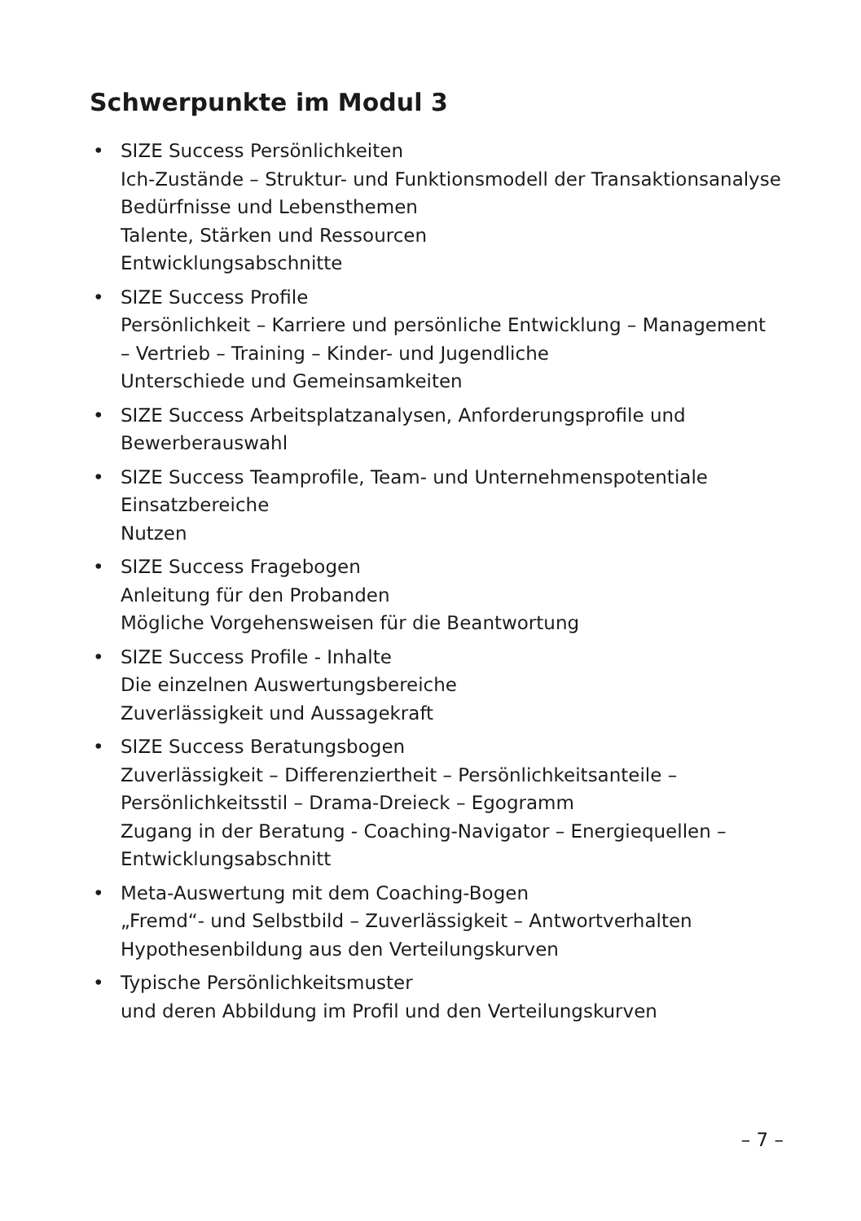Schwerpunkte im Modul 3
• SIZE Success Persönlichkeiten
Ich-Zustände – Struktur- und Funktionsmodell der Transaktionsanalyse
Bedürfnisse und Lebensthemen
Talente, Stärken und Ressourcen
Entwicklungsabschnitte
• SIZE Success Profile
Persönlichkeit – Karriere und persönliche Entwicklung – Management
– Vertrieb – Training – Kinder- und Jugendliche
Unterschiede und Gemeinsamkeiten
• SIZE Success Arbeitsplatzanalysen, Anforderungsprofile und
Bewerberauswahl
• SIZE Success Teamprofile, Team- und Unternehmenspotentiale
Einsatzbereiche
Nutzen
• SIZE Success Fragebogen
Anleitung für den Probanden
Mögliche Vorgehensweisen für die Beantwortung
• SIZE Success Profile - Inhalte
Die einzelnen Auswertungsbereiche
Zuverlässigkeit und Aussagekraft
• SIZE Success Beratungsbogen
Zuverlässigkeit – Differenziertheit – Persönlichkeitsanteile –
Persönlichkeitsstil – Drama-Dreieck – Egogramm
Zugang in der Beratung - Coaching-Navigator – Energiequellen –
Entwicklungsabschnitt
• Meta-Auswertung mit dem Coaching-Bogen
„Fremd“- und Selbstbild – Zuverlässigkeit – Antwortverhalten
Hypothesenbildung aus den Verteilungskurven
• Typische Persönlichkeitsmuster
und deren Abbildung im Profil und den Verteilungskurven
– 7 –